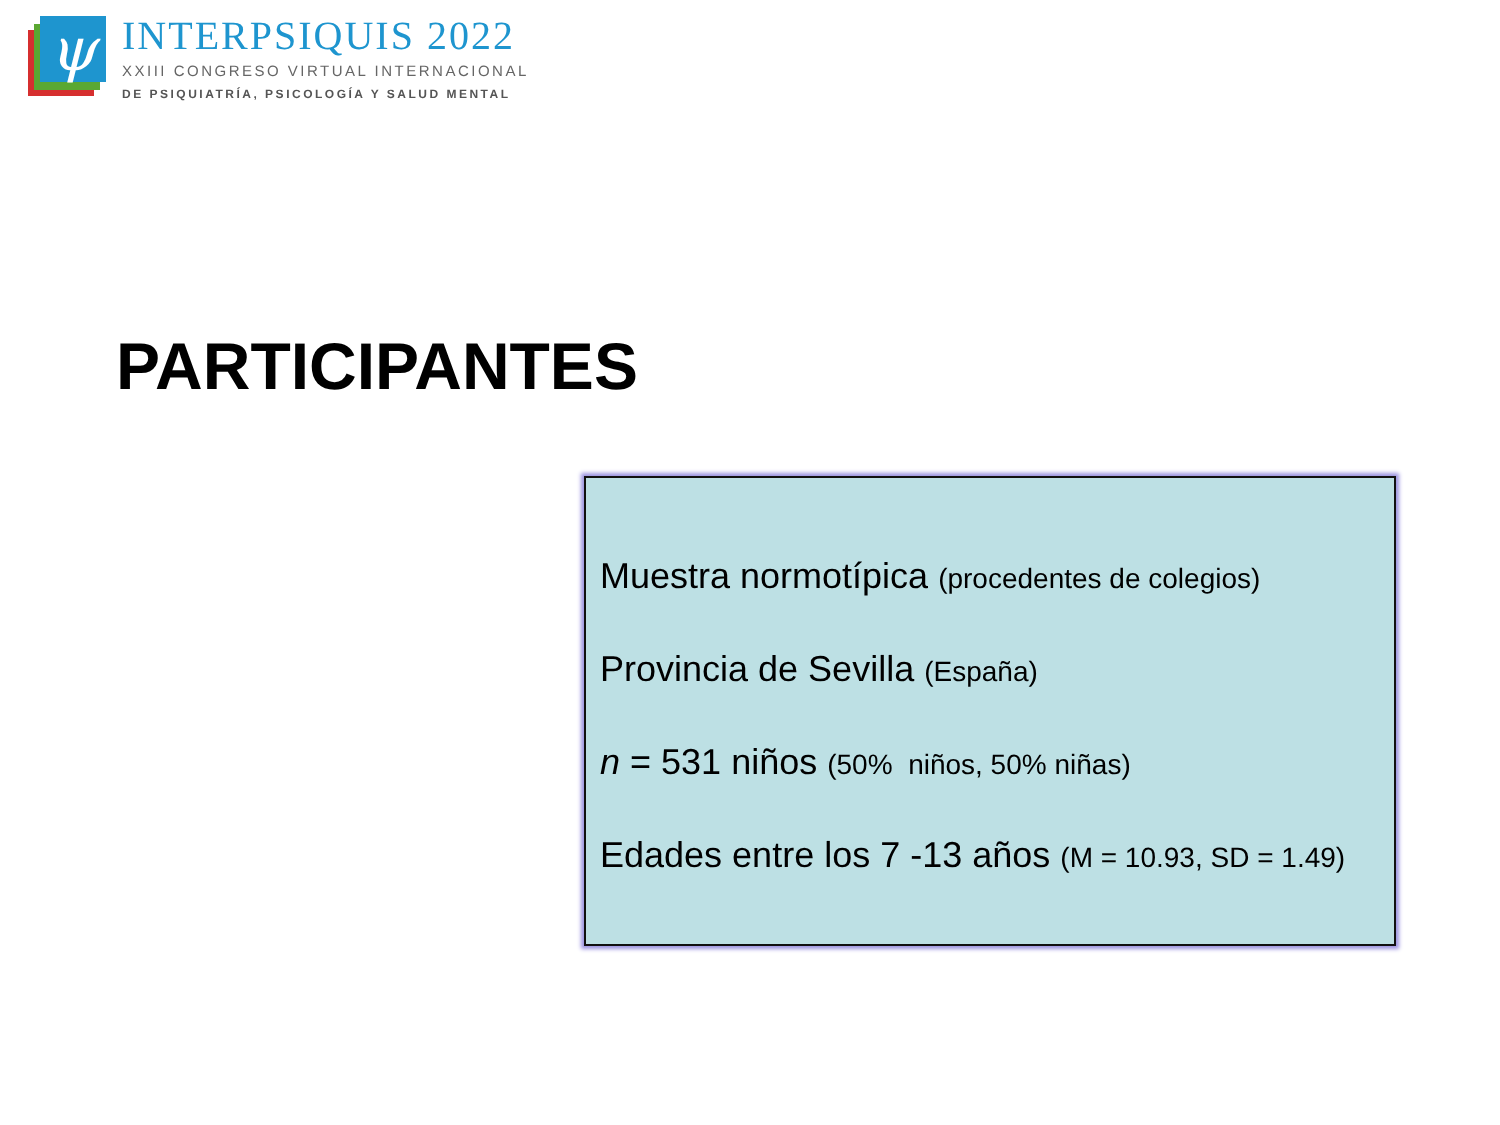ψ
INTERPSIQUIS 2022
XXIII CONGRESO VIRTUAL INTERNACIONAL
DE PSIQUIATRÍA, PSICOLOGÍA Y SALUD MENTAL
PARTICIPANTES
Muestra normotípica (procedentes de colegios)
Provincia de Sevilla (España)
n = 531 niños (50% niños, 50% niñas)
Edades entre los 7 -13 años (M = 10.93, SD = 1.49)